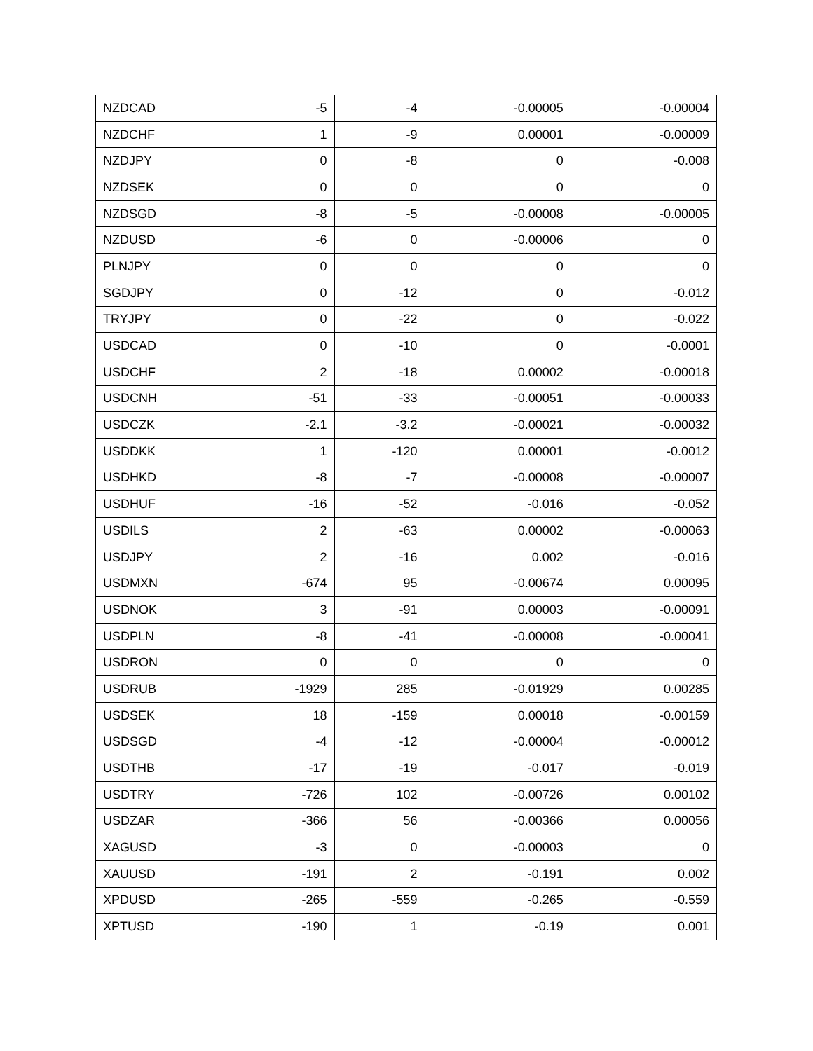| NZDCAD | -5 | -4 | -0.00005 | -0.00004 |
| NZDCHF | 1 | -9 | 0.00001 | -0.00009 |
| NZDJPY | 0 | -8 | 0 | -0.008 |
| NZDSEK | 0 | 0 | 0 | 0 |
| NZDSGD | -8 | -5 | -0.00008 | -0.00005 |
| NZDUSD | -6 | 0 | -0.00006 | 0 |
| PLNJPY | 0 | 0 | 0 | 0 |
| SGDJPY | 0 | -12 | 0 | -0.012 |
| TRYJPY | 0 | -22 | 0 | -0.022 |
| USDCAD | 0 | -10 | 0 | -0.0001 |
| USDCHF | 2 | -18 | 0.00002 | -0.00018 |
| USDCNH | -51 | -33 | -0.00051 | -0.00033 |
| USDCZK | -2.1 | -3.2 | -0.00021 | -0.00032 |
| USDDKK | 1 | -120 | 0.00001 | -0.0012 |
| USDHKD | -8 | -7 | -0.00008 | -0.00007 |
| USDHUF | -16 | -52 | -0.016 | -0.052 |
| USDILS | 2 | -63 | 0.00002 | -0.00063 |
| USDJPY | 2 | -16 | 0.002 | -0.016 |
| USDMXN | -674 | 95 | -0.00674 | 0.00095 |
| USDNOK | 3 | -91 | 0.00003 | -0.00091 |
| USDPLN | -8 | -41 | -0.00008 | -0.00041 |
| USDRON | 0 | 0 | 0 | 0 |
| USDRUB | -1929 | 285 | -0.01929 | 0.00285 |
| USDSEK | 18 | -159 | 0.00018 | -0.00159 |
| USDSGD | -4 | -12 | -0.00004 | -0.00012 |
| USDTHB | -17 | -19 | -0.017 | -0.019 |
| USDTRY | -726 | 102 | -0.00726 | 0.00102 |
| USDZAR | -366 | 56 | -0.00366 | 0.00056 |
| XAGUSD | -3 | 0 | -0.00003 | 0 |
| XAUUSD | -191 | 2 | -0.191 | 0.002 |
| XPDUSD | -265 | -559 | -0.265 | -0.559 |
| XPTUSD | -190 | 1 | -0.19 | 0.001 |